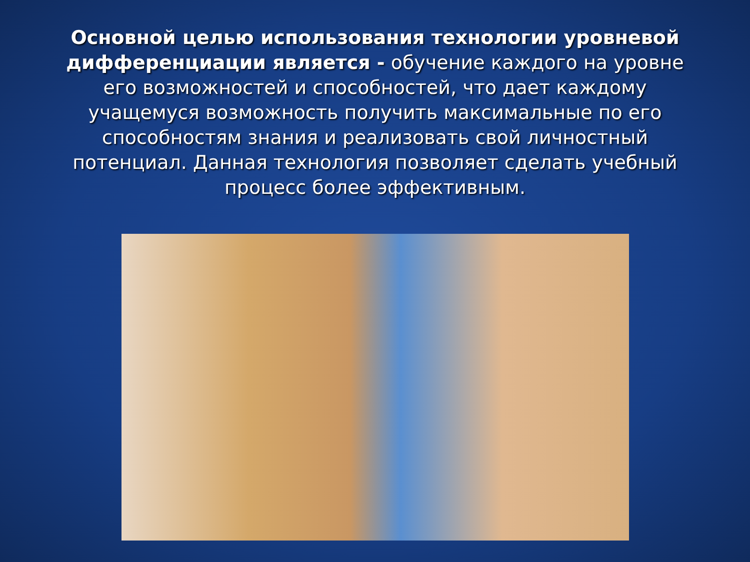Основной целью использования технологии уровневой дифференциации является - обучение каждого на уровне его возможностей и способностей, что дает каждому учащемуся возможность получить максимальные по его способностям знания и реализовать свой личностный потенциал. Данная технология позволяет сделать учебный процесс более эффективным.